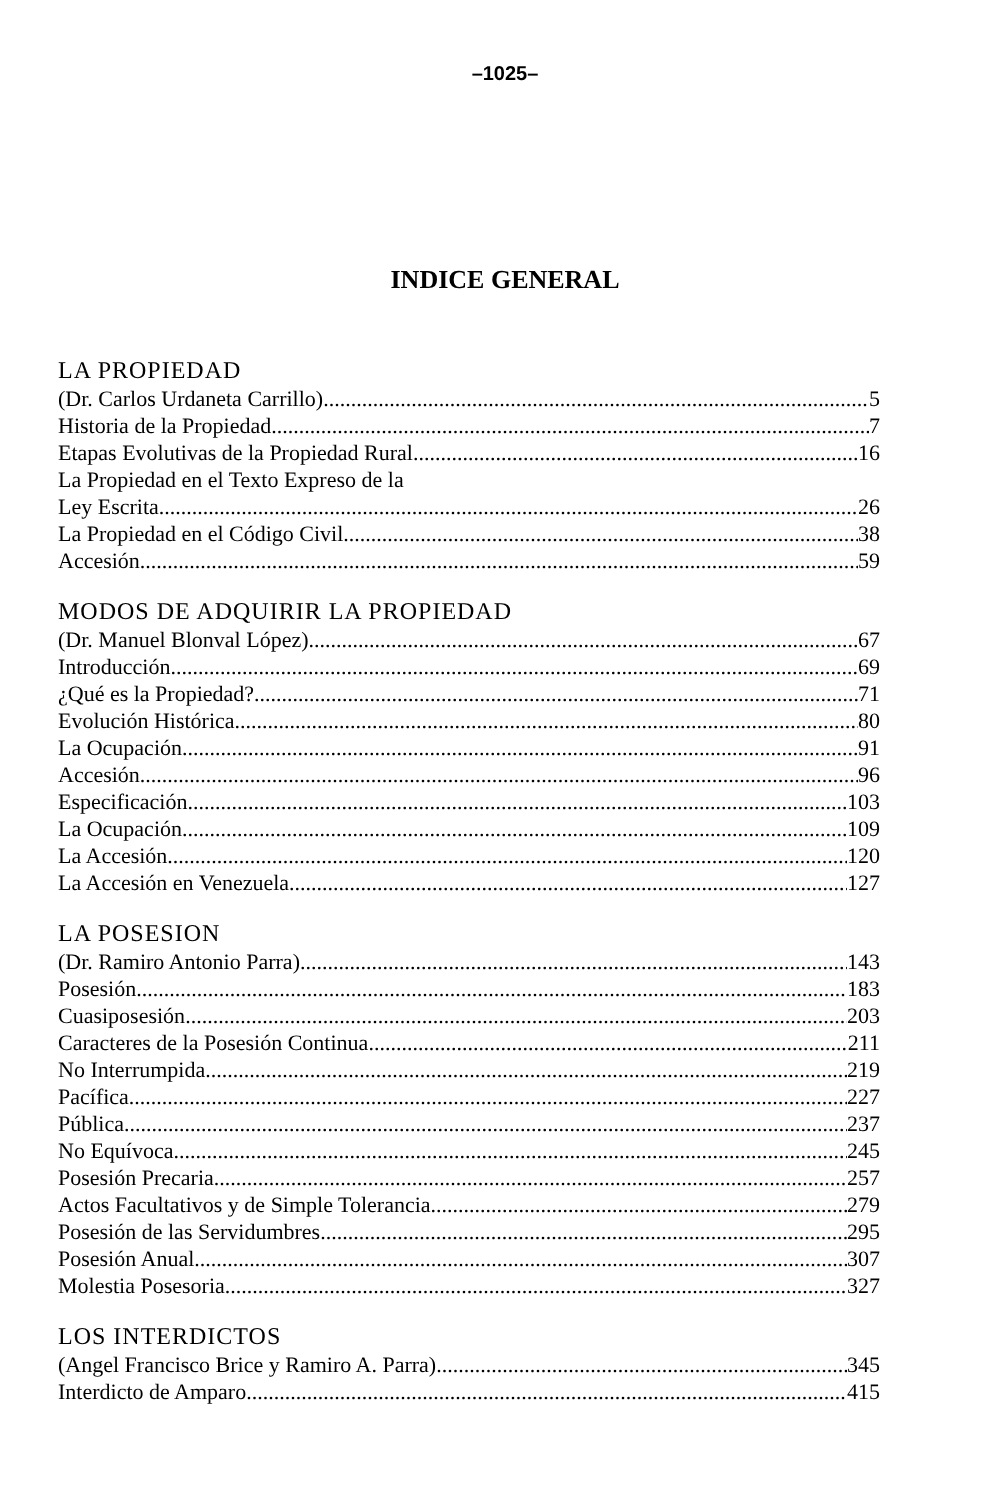–1025–
INDICE GENERAL
LA PROPIEDAD
(Dr. Carlos Urdaneta Carrillo) 5
Historia de la Propiedad 7
Etapas Evolutivas de la Propiedad Rural 16
La Propiedad en el Texto Expreso de la
Ley Escrita 26
La Propiedad en el Código Civil 38
Accesión 59
MODOS DE ADQUIRIR LA PROPIEDAD
(Dr. Manuel Blonval López) 67
Introducción 69
¿Qué es la Propiedad? 71
Evolución Histórica 80
La Ocupación 91
Accesión 96
Especificación 103
La Ocupación 109
La Accesión 120
La Accesión en Venezuela 127
LA POSESION
(Dr. Ramiro Antonio Parra) 143
Posesión 183
Cuasiposesión 203
Caracteres de la Posesión Continua 211
No Interrumpida 219
Pacífica 227
Pública 237
No Equívoca 245
Posesión Precaria 257
Actos Facultativos y de Simple Tolerancia 279
Posesión de las Servidumbres 295
Posesión Anual 307
Molestia Posesoria 327
LOS INTERDICTOS
(Angel Francisco Brice y Ramiro A. Parra) 345
Interdicto de Amparo 415